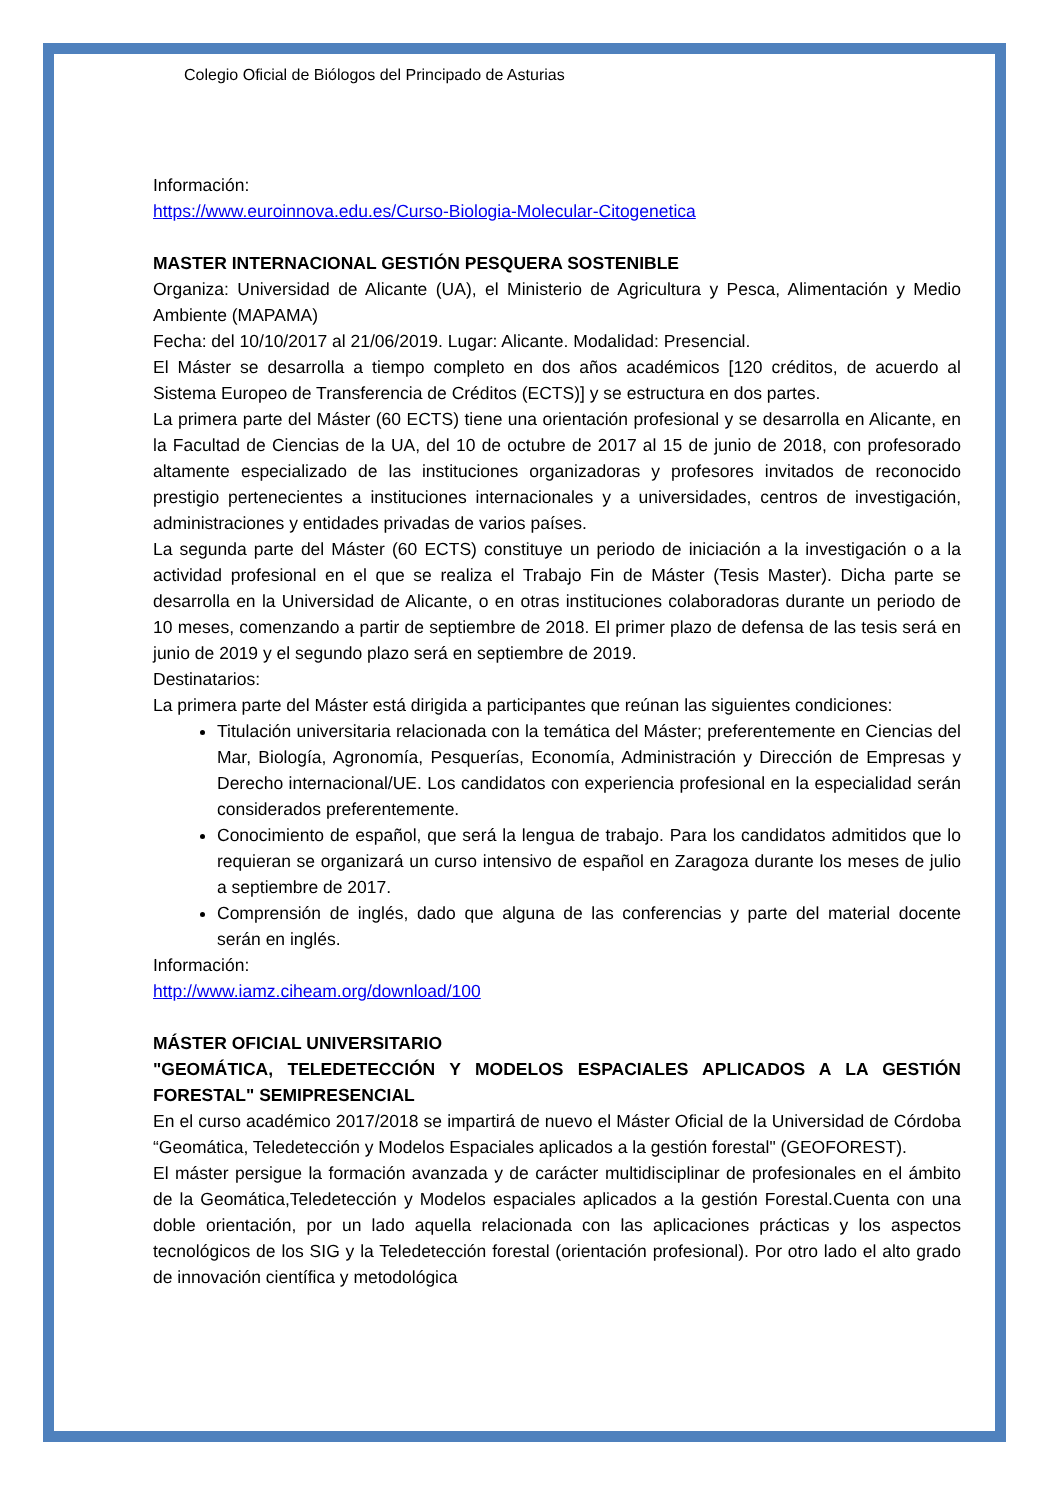Colegio Oficial de Biólogos del Principado de Asturias
Información:
https://www.euroinnova.edu.es/Curso-Biologia-Molecular-Citogenetica
MASTER INTERNACIONAL GESTIÓN PESQUERA SOSTENIBLE
Organiza: Universidad de Alicante (UA), el Ministerio de Agricultura y Pesca, Alimentación y Medio Ambiente (MAPAMA)
Fecha: del 10/10/2017 al 21/06/2019. Lugar: Alicante. Modalidad: Presencial.
El Máster se desarrolla a tiempo completo en dos años académicos [120 créditos, de acuerdo al Sistema Europeo de Transferencia de Créditos (ECTS)] y se estructura en dos partes.
La primera parte del Máster (60 ECTS) tiene una orientación profesional y se desarrolla en Alicante, en la Facultad de Ciencias de la UA, del 10 de octubre de 2017 al 15 de junio de 2018, con profesorado altamente especializado de las instituciones organizadoras y profesores invitados de reconocido prestigio pertenecientes a instituciones internacionales y a universidades, centros de investigación, administraciones y entidades privadas de varios países.
La segunda parte del Máster (60 ECTS) constituye un periodo de iniciación a la investigación o a la actividad profesional en el que se realiza el Trabajo Fin de Máster (Tesis Master). Dicha parte se desarrolla en la Universidad de Alicante, o en otras instituciones colaboradoras durante un periodo de 10 meses, comenzando a partir de septiembre de 2018. El primer plazo de defensa de las tesis será en junio de 2019 y el segundo plazo será en septiembre de 2019.
Destinatarios:
La primera parte del Máster está dirigida a participantes que reúnan las siguientes condiciones:
Titulación universitaria relacionada con la temática del Máster; preferentemente en Ciencias del Mar, Biología, Agronomía, Pesquerías, Economía, Administración y Dirección de Empresas y Derecho internacional/UE. Los candidatos con experiencia profesional en la especialidad serán considerados preferentemente.
Conocimiento de español, que será la lengua de trabajo. Para los candidatos admitidos que lo requieran se organizará un curso intensivo de español en Zaragoza durante los meses de julio a septiembre de 2017.
Comprensión de inglés, dado que alguna de las conferencias y parte del material docente serán en inglés.
Información:
http://www.iamz.ciheam.org/download/100
MÁSTER OFICIAL UNIVERSITARIO
"GEOMÁTICA, TELEDETECCIÓN Y MODELOS ESPACIALES APLICADOS A LA GESTIÓN FORESTAL" SEMIPRESENCIAL
En el curso académico 2017/2018 se impartirá de nuevo el Máster Oficial de la Universidad de Córdoba “Geomática, Teledetección y Modelos Espaciales aplicados a la gestión forestal" (GEOFOREST).
El máster persigue la formación avanzada y de carácter multidisciplinar de profesionales en el ámbito de la Geomática,Teledetección y Modelos espaciales aplicados a la gestión Forestal.Cuenta con una doble orientación, por un lado aquella relacionada con las aplicaciones prácticas y los aspectos tecnológicos de los SIG y la Teledetección forestal (orientación profesional). Por otro lado el alto grado de innovación científica y metodológica